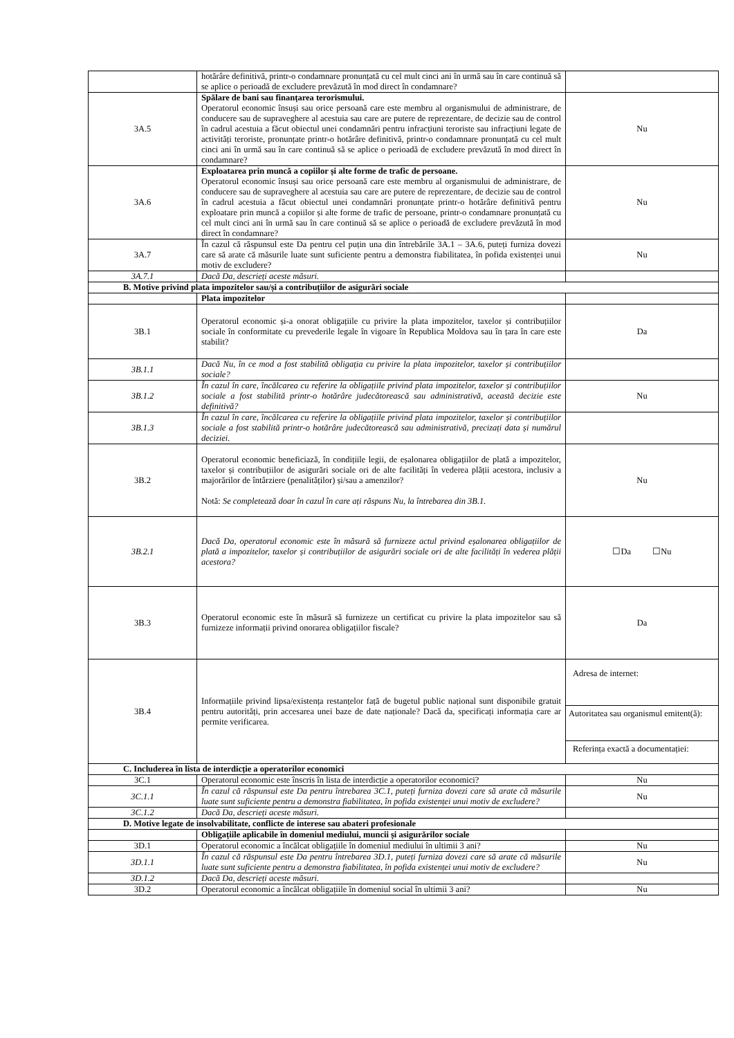| | hotărâre definitivă, printr-o condamnare pronunțată cu cel mult cinci ani în urmă sau în care continuă să se aplice o perioadă de excludere prevăzută în mod direct în condamnare? | |
| 3A.5 | Spălare de bani sau finanțarea terorismului. Operatorul economic însuși sau orice persoană care este membru al organismului de administrare, de conducere sau de supraveghere al acestuia sau care are putere de reprezentare, de decizie sau de control în cadrul acestuia a făcut obiectul unei condamnări pentru infracțiuni teroriste sau infracțiuni legate de activități teroriste, pronunțate printr-o hotărâre definitivă, printr-o condamnare pronunțată cu cel mult cinci ani în urmă sau în care continuă să se aplice o perioadă de excludere prevăzută în mod direct în condamnare? | Nu |
| 3A.6 | Exploatarea prin muncă a copiilor și alte forme de trafic de persoane. Operatorul economic însuși sau orice persoană care este membru al organismului de administrare, de conducere sau de supraveghere al acestuia sau care are putere de reprezentare, de decizie sau de control în cadrul acestuia a făcut obiectul unei condamnări pronunțate printr-o hotărâre definitivă pentru exploatare prin muncă a copiilor și alte forme de trafic de persoane, printr-o condamnare pronunțată cu cel mult cinci ani în urmă sau în care continuă să se aplice o perioadă de excludere prevăzută în mod direct în condamnare? | Nu |
| 3A.7 | În cazul că răspunsul este Da pentru cel puțin una din întrebările 3A.1 – 3A.6, puteți furniza dovezi care să arate că măsurile luate sunt suficiente pentru a demonstra fiabilitatea, în pofida existenței unui motiv de excludere? | Nu |
| 3A.7.1 | Dacă Da, descrieți aceste măsuri. | |
| B. Motive privind plata impozitelor sau/și a contribuțiilor de asigurări sociale | | |
| | Plata impozitelor | |
| 3B.1 | Operatorul economic și-a onorat obligațiile cu privire la plata impozitelor, taxelor și contribuțiilor sociale în conformitate cu prevederile legale în vigoare în Republica Moldova sau în țara în care este stabilit? | Da |
| 3B.1.1 | Dacă Nu, în ce mod a fost stabilită obligația cu privire la plata impozitelor, taxelor și contribuțiilor sociale? | |
| 3B.1.2 | În cazul în care, încălcarea cu referire la obligațiile privind plata impozitelor, taxelor și contribuțiilor sociale a fost stabilită printr-o hotărâre judecătorească sau administrativă, această decizie este definitivă? | Nu |
| 3B.1.3 | În cazul în care, încălcarea cu referire la obligațiile privind plata impozitelor, taxelor și contribuțiilor sociale a fost stabilită printr-o hotărâre judecătorească sau administrativă, precizați data și numărul deciziei. | |
| 3B.2 | Operatorul economic beneficiază, în condițiile legii, de eșalonarea obligațiilor de plată a impozitelor, taxelor și contribuțiilor de asigurări sociale ori de alte facilități în vederea plății acestora, inclusiv a majorărilor de întârziere (penalităților) și/sau a amenzilor? Notă: Se completează doar în cazul în care ați răspuns Nu, la întrebarea din 3B.1. | Nu |
| 3B.2.1 | Dacă Da, operatorul economic este în măsură să furnizeze actul privind eșalonarea obligațiilor de plată a impozitelor, taxelor și contribuțiilor de asigurări sociale ori de alte facilități în vederea plății acestora? | ☐Da ☐Nu |
| 3B.3 | Operatorul economic este în măsură să furnizeze un certificat cu privire la plata impozitelor sau să furnizeze informații privind onorarea obligațiilor fiscale? | Da |
| 3B.4 | Informațiile privind lipsa/existența restanțelor față de bugetul public național sunt disponibile gratuit pentru autorități, prin accesarea unei baze de date naționale? Dacă da, specificați informația care ar permite verificarea. | Adresa de internet: Autoritatea sau organismul emitent(ă): Referința exactă a documentației: |
| C. Includerea în lista de interdicție a operatorilor economici | | |
| 3C.1 | Operatorul economic este înscris în lista de interdicție a operatorilor economici? | Nu |
| 3C.1.1 | În cazul că răspunsul este Da pentru întrebarea 3C.1, puteți furniza dovezi care să arate că măsurile luate sunt suficiente pentru a demonstra fiabilitatea, în pofida existenței unui motiv de excludere? | Nu |
| 3C.1.2 | Dacă Da, descrieți aceste măsuri. | |
| D. Motive legate de insolvabilitate, conflicte de interese sau abateri profesionale | | |
| | Obligațiile aplicabile în domeniul mediului, muncii și asigurărilor sociale | |
| 3D.1 | Operatorul economic a încălcat obligațiile în domeniul mediului în ultimii 3 ani? | Nu |
| 3D.1.1 | În cazul că răspunsul este Da pentru întrebarea 3D.1, puteți furniza dovezi care să arate că măsurile luate sunt suficiente pentru a demonstra fiabilitatea, în pofida existenței unui motiv de excludere? | Nu |
| 3D.1.2 | Dacă Da, descrieți aceste măsuri. | |
| 3D.2 | Operatorul economic a încălcat obligațiile în domeniul social în ultimii 3 ani? | Nu |